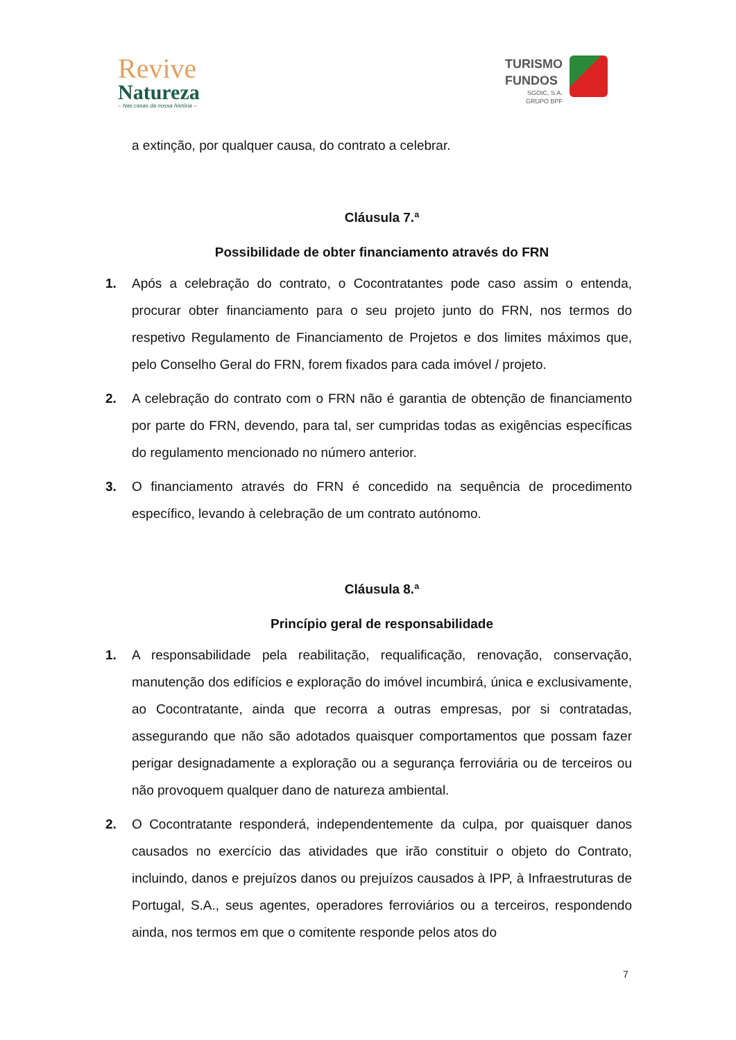Revive
Natureza
– Nas casas da nossa história –
TURISMO
FUNDOS
SGOIC, S.A.
GRUPO BPF
a extinção, por qualquer causa, do contrato a celebrar.
Cláusula 7.ª
Possibilidade de obter financiamento através do FRN
1. Após a celebração do contrato, o Cocontratantes pode caso assim o entenda, procurar obter financiamento para o seu projeto junto do FRN, nos termos do respetivo Regulamento de Financiamento de Projetos e dos limites máximos que, pelo Conselho Geral do FRN, forem fixados para cada imóvel / projeto.
2. A celebração do contrato com o FRN não é garantia de obtenção de financiamento por parte do FRN, devendo, para tal, ser cumpridas todas as exigências específicas do regulamento mencionado no número anterior.
3. O financiamento através do FRN é concedido na sequência de procedimento específico, levando à celebração de um contrato autónomo.
Cláusula 8.ª
Princípio geral de responsabilidade
1. A responsabilidade pela reabilitação, requalificação, renovação, conservação, manutenção dos edifícios e exploração do imóvel incumbirá, única e exclusivamente, ao Cocontratante, ainda que recorra a outras empresas, por si contratadas, assegurando que não são adotados quaisquer comportamentos que possam fazer perigar designadamente a exploração ou a segurança ferroviária ou de terceiros ou não provoquem qualquer dano de natureza ambiental.
2. O Cocontratante responderá, independentemente da culpa, por quaisquer danos causados no exercício das atividades que irão constituir o objeto do Contrato, incluindo, danos e prejuízos danos ou prejuízos causados à IPP, à Infraestruturas de Portugal, S.A., seus agentes, operadores ferroviários ou a terceiros, respondendo ainda, nos termos em que o comitente responde pelos atos do
7